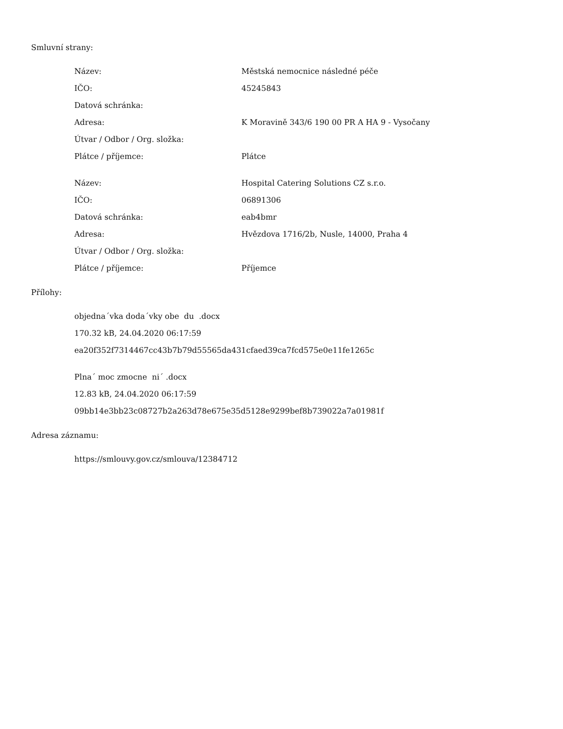Smluvní strany:
Název: Městská nemocnice následné péče
IČO: 45245843
Datová schránka:
Adresa: K Moravině 343/6 190 00 PR A HA 9 - Vysočany
Útvar / Odbor / Org. složka:
Plátce / příjemce: Plátce
Název: Hospital Catering Solutions CZ s.r.o.
IČO: 06891306
Datová schránka: eab4bmr
Adresa: Hvězdova 1716/2b, Nusle, 14000, Praha 4
Útvar / Odbor / Org. složka:
Plátce / příjemce: Příjemce
Přílohy:
objedna´vka doda´vky obe du .docx
170.32 kB, 24.04.2020 06:17:59
ea20f352f7314467cc43b7b79d55565da431cfaed39ca7fcd575e0e11fe1265c
Plna´ moc zmocne ni´ .docx
12.83 kB, 24.04.2020 06:17:59
09bb14e3bb23c08727b2a263d78e675e35d5128e9299bef8b739022a7a01981f
Adresa záznamu:
https://smlouvy.gov.cz/smlouva/12384712